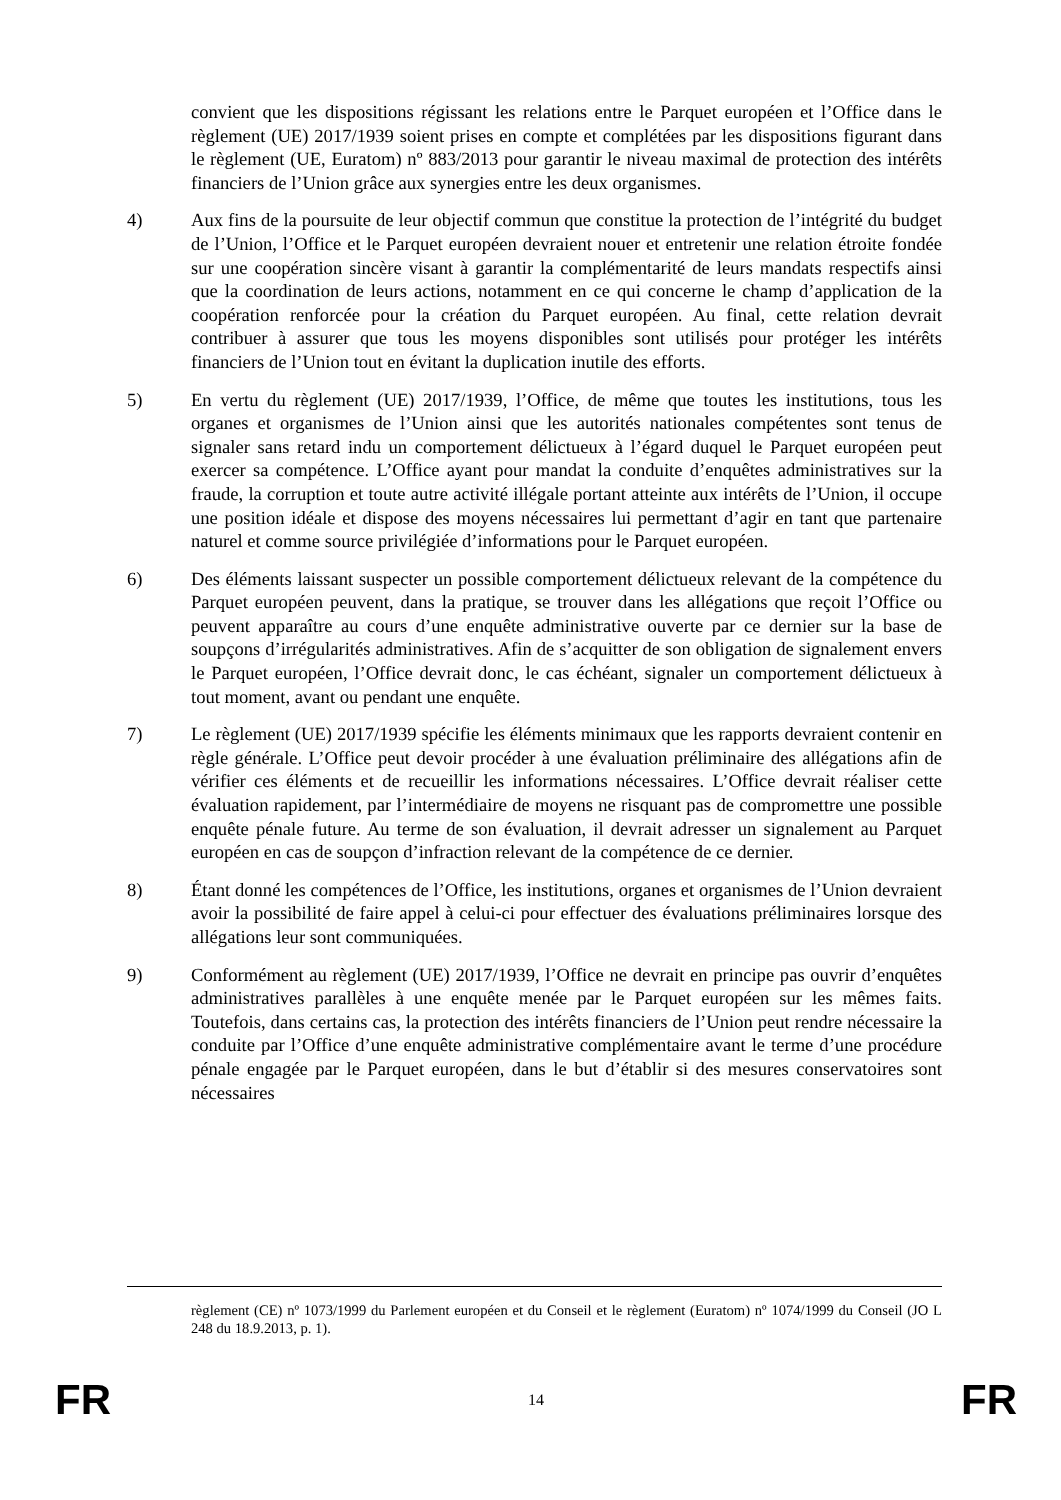convient que les dispositions régissant les relations entre le Parquet européen et l’Office dans le règlement (UE) 2017/1939 soient prises en compte et complétées par les dispositions figurant dans le règlement (UE, Euratom) nº 883/2013 pour garantir le niveau maximal de protection des intérêts financiers de l’Union grâce aux synergies entre les deux organismes.
4) Aux fins de la poursuite de leur objectif commun que constitue la protection de l’intégrité du budget de l’Union, l’Office et le Parquet européen devraient nouer et entretenir une relation étroite fondée sur une coopération sincère visant à garantir la complémentarité de leurs mandats respectifs ainsi que la coordination de leurs actions, notamment en ce qui concerne le champ d’application de la coopération renforcée pour la création du Parquet européen. Au final, cette relation devrait contribuer à assurer que tous les moyens disponibles sont utilisés pour protéger les intérêts financiers de l’Union tout en évitant la duplication inutile des efforts.
5) En vertu du règlement (UE) 2017/1939, l’Office, de même que toutes les institutions, tous les organes et organismes de l’Union ainsi que les autorités nationales compétentes sont tenus de signaler sans retard indu un comportement délictueux à l’égard duquel le Parquet européen peut exercer sa compétence. L’Office ayant pour mandat la conduite d’enquêtes administratives sur la fraude, la corruption et toute autre activité illégale portant atteinte aux intérêts de l’Union, il occupe une position idéale et dispose des moyens nécessaires lui permettant d’agir en tant que partenaire naturel et comme source privilégiée d’informations pour le Parquet européen.
6) Des éléments laissant suspecter un possible comportement délictueux relevant de la compétence du Parquet européen peuvent, dans la pratique, se trouver dans les allégations que reçoit l’Office ou peuvent apparaître au cours d’une enquête administrative ouverte par ce dernier sur la base de soupçons d’irrégularités administratives. Afin de s’acquitter de son obligation de signalement envers le Parquet européen, l’Office devrait donc, le cas échéant, signaler un comportement délictueux à tout moment, avant ou pendant une enquête.
7) Le règlement (UE) 2017/1939 spécifie les éléments minimaux que les rapports devraient contenir en règle générale. L’Office peut devoir procéder à une évaluation préliminaire des allégations afin de vérifier ces éléments et de recueillir les informations nécessaires. L’Office devrait réaliser cette évaluation rapidement, par l’intermédiaire de moyens ne risquant pas de compromettre une possible enquête pénale future. Au terme de son évaluation, il devrait adresser un signalement au Parquet européen en cas de soupçon d’infraction relevant de la compétence de ce dernier.
8) Étant donné les compétences de l’Office, les institutions, organes et organismes de l’Union devraient avoir la possibilité de faire appel à celui-ci pour effectuer des évaluations préliminaires lorsque des allégations leur sont communiquées.
9) Conformément au règlement (UE) 2017/1939, l’Office ne devrait en principe pas ouvrir d’enquêtes administratives parallèles à une enquête menée par le Parquet européen sur les mêmes faits. Toutefois, dans certains cas, la protection des intérêts financiers de l’Union peut rendre nécessaire la conduite par l’Office d’une enquête administrative complémentaire avant le terme d’une procédure pénale engagée par le Parquet européen, dans le but d’établir si des mesures conservatoires sont nécessaires
règlement (CE) nº 1073/1999 du Parlement européen et du Conseil et le règlement (Euratom) nº 1074/1999 du Conseil (JO L 248 du 18.9.2013, p. 1).
FR 14 FR